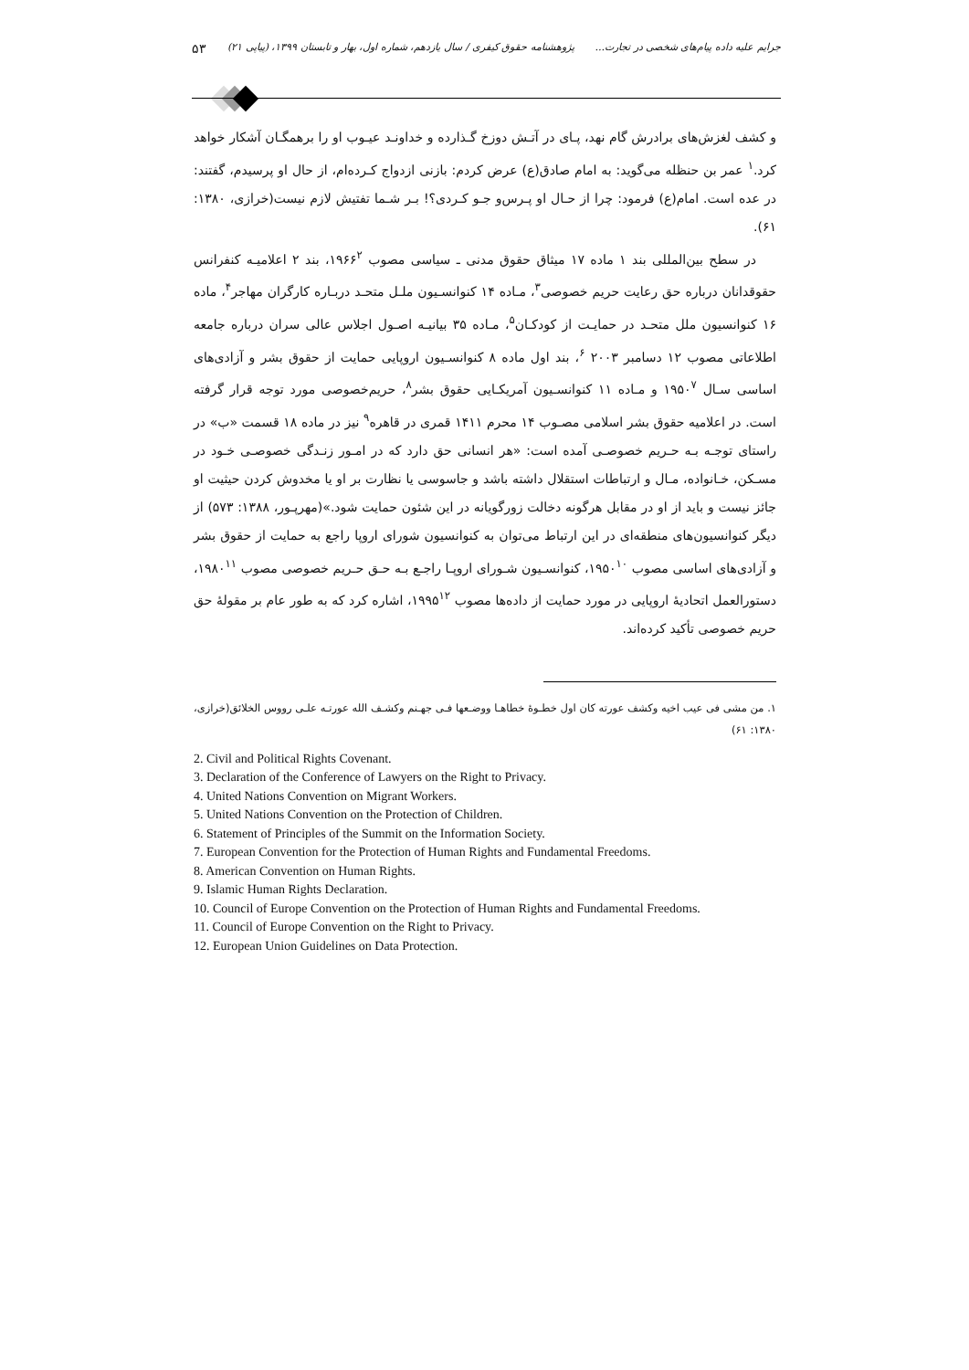جرایم علیه داده پیام‌های شخصی در تجارت... پژوهشنامه حقوق کیفری / سال یازدهم، شماره اول، بهار و تابستان ۱۳۹۹، (پیاپی ۲۱) ۵۳
و کشف لغزش‌های برادرش گام نهد، پـای در آتـش دوزخ گـذارده و خداونـد عیـوب او را برهمگـان آشکار خواهد کرد.<sup>۱</sup> عمر بن حنظله می‌گوید: به امام صادق(ع) عرض کردم: بازنی ازدواج کـرده‌ام، از حال او پرسیدم، گفتند: در عده است. امام(ع) فرمود: چرا از حـال او پـرس‌و جـو کـردی؟! بـر شـما تفتیش لازم نیست(خرازی، ۱۳۸۰: ۶۱).
در سطح بین‌المللی بند ۱ ماده ۱۷ میثاق حقوق مدنی ـ سیاسی مصوب ۱۹۶۶<sup>۲</sup>، بند ۲ اعلامیـه کنفرانس حقوقدانان درباره حق رعایت حریم خصوصی<sup>۳</sup>، مـاده ۱۴ کنوانسـیون ملـل متحـد دربـاره کارگران مهاجر<sup>۴</sup>، ماده ۱۶ کنوانسیون ملل متحـد در حمایـت از کودکـان<sup>۵</sup>، مـاده ۳۵ بیانیـه اصـول اجلاس عالی سران درباره جامعه اطلاعاتی مصوب ۱۲ دسامبر ۲۰۰۳ <sup>۶</sup>، بند اول ماده ۸ کنوانسـیون اروپایی حمایت از حقوق بشر و آزادی‌های اساسی سـال ۱۹۵۰<sup>۷</sup> و مـاده ۱۱ کنوانسـیون آمریکـایی حقوق بشر<sup>۸</sup>، حریم‌خصوصی مورد توجه قرار گرفته است. در اعلامیه حقوق بشر اسلامی مصـوب ۱۴ محرم ۱۴۱۱ قمری در قاهره<sup>۹</sup> نیز در ماده ۱۸ قسمت «ب» در راستای توجـه بـه حـریم خصوصـی آمده است: «هر انسانی حق دارد که در امـور زنـدگی خصوصـی خـود در مسـکن، خـانواده، مـال و ارتباطات استقلال داشته باشد و جاسوسی یا نظارت بر او یا مخدوش کردن حیثیت او جائز نیست و باید از او در مقابل هرگونه دخالت زورگویانه در این شئون حمایت شود.»(مهرپـور، ۱۳۸۸: ۵۷۳) از دیگر کنوانسیون‌های منطقه‌ای در این ارتباط می‌توان به کنوانسیون شورای اروپا راجع به حمایت از حقوق بشر و آزادی‌های اساسی مصوب ۱۹۵۰<sup>۱۰</sup>، کنوانسـیون شـورای اروپـا راجـع بـه حـق حـریم خصوصی مصوب ۱۹۸۰<sup>۱۱</sup>، دستورالعمل اتحادیۀ اروپایی در مورد حمایت از داده‌ها مصوب ۱۹۹۵<sup>۱۲</sup>، اشاره کرد که به طور عام بر مقولۀ حق حریم خصوصی تأکید کرده‌اند.
۱. من مشی فی عیب اخیه وکشف عورته کان اول خطـوۀ خطاهـا ووضـعها فـی جهـنم وکشـف الله عورتـه علـی رووس الخلائق(خرازی، ۱۳۸۰: ۶۱)
2. Civil and Political Rights Covenant.
3. Declaration of the Conference of Lawyers on the Right to Privacy.
4. United Nations Convention on Migrant Workers.
5. United Nations Convention on the Protection of Children.
6. Statement of Principles of the Summit on the Information Society.
7. European Convention for the Protection of Human Rights and Fundamental Freedoms.
8. American Convention on Human Rights.
9. Islamic Human Rights Declaration.
10. Council of Europe Convention on the Protection of Human Rights and Fundamental Freedoms.
11. Council of Europe Convention on the Right to Privacy.
12. European Union Guidelines on Data Protection.